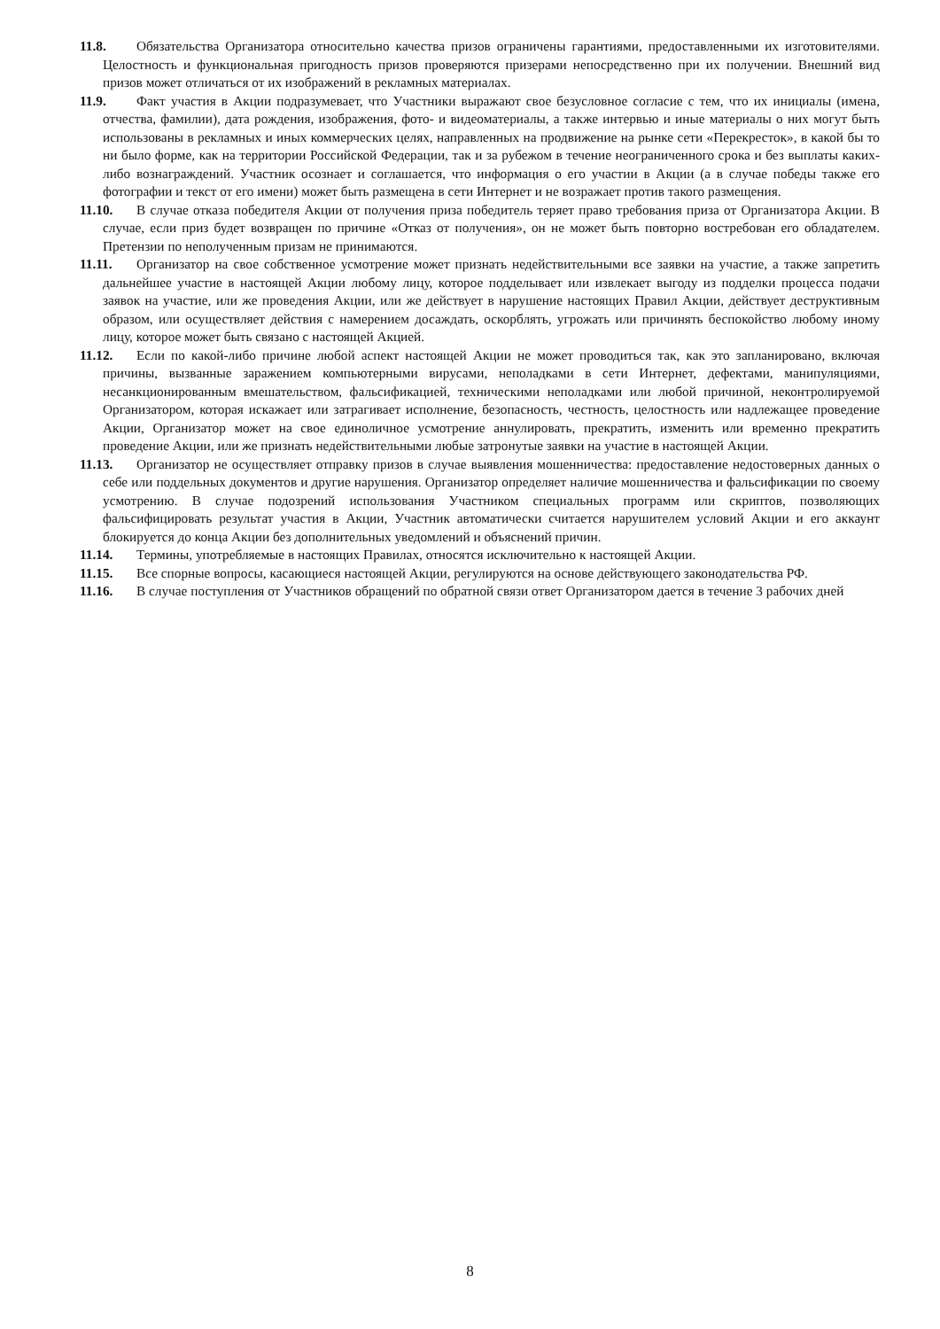11.8. Обязательства Организатора относительно качества призов ограничены гарантиями, предоставленными их изготовителями. Целостность и функциональная пригодность призов проверяются призерами непосредственно при их получении. Внешний вид призов может отличаться от их изображений в рекламных материалах.
11.9. Факт участия в Акции подразумевает, что Участники выражают свое безусловное согласие с тем, что их инициалы (имена, отчества, фамилии), дата рождения, изображения, фото- и видеоматериалы, а также интервью и иные материалы о них могут быть использованы в рекламных и иных коммерческих целях, направленных на продвижение на рынке сети «Перекресток», в какой бы то ни было форме, как на территории Российской Федерации, так и за рубежом в течение неограниченного срока и без выплаты каких-либо вознаграждений. Участник осознает и соглашается, что информация о его участии в Акции (а в случае победы также его фотографии и текст от его имени) может быть размещена в сети Интернет и не возражает против такого размещения.
11.10. В случае отказа победителя Акции от получения приза победитель теряет право требования приза от Организатора Акции. В случае, если приз будет возвращен по причине «Отказ от получения», он не может быть повторно востребован его обладателем. Претензии по неполученным призам не принимаются.
11.11. Организатор на свое собственное усмотрение может признать недействительными все заявки на участие, а также запретить дальнейшее участие в настоящей Акции любому лицу, которое подделывает или извлекает выгоду из подделки процесса подачи заявок на участие, или же проведения Акции, или же действует в нарушение настоящих Правил Акции, действует деструктивным образом, или осуществляет действия с намерением досаждать, оскорблять, угрожать или причинять беспокойство любому иному лицу, которое может быть связано с настоящей Акцией.
11.12. Если по какой-либо причине любой аспект настоящей Акции не может проводиться так, как это запланировано, включая причины, вызванные заражением компьютерными вирусами, неполадками в сети Интернет, дефектами, манипуляциями, несанкционированным вмешательством, фальсификацией, техническими неполадками или любой причиной, неконтролируемой Организатором, которая искажает или затрагивает исполнение, безопасность, честность, целостность или надлежащее проведение Акции, Организатор может на свое единоличное усмотрение аннулировать, прекратить, изменить или временно прекратить проведение Акции, или же признать недействительными любые затронутые заявки на участие в настоящей Акции.
11.13. Организатор не осуществляет отправку призов в случае выявления мошенничества: предоставление недостоверных данных о себе или поддельных документов и другие нарушения. Организатор определяет наличие мошенничества и фальсификации по своему усмотрению. В случае подозрений использования Участником специальных программ или скриптов, позволяющих фальсифицировать результат участия в Акции, Участник автоматически считается нарушителем условий Акции и его аккаунт блокируется до конца Акции без дополнительных уведомлений и объяснений причин.
11.14. Термины, употребляемые в настоящих Правилах, относятся исключительно к настоящей Акции.
11.15. Все спорные вопросы, касающиеся настоящей Акции, регулируются на основе действующего законодательства РФ.
11.16. В случае поступления от Участников обращений по обратной связи ответ Организатором дается в течение 3 рабочих дней
8